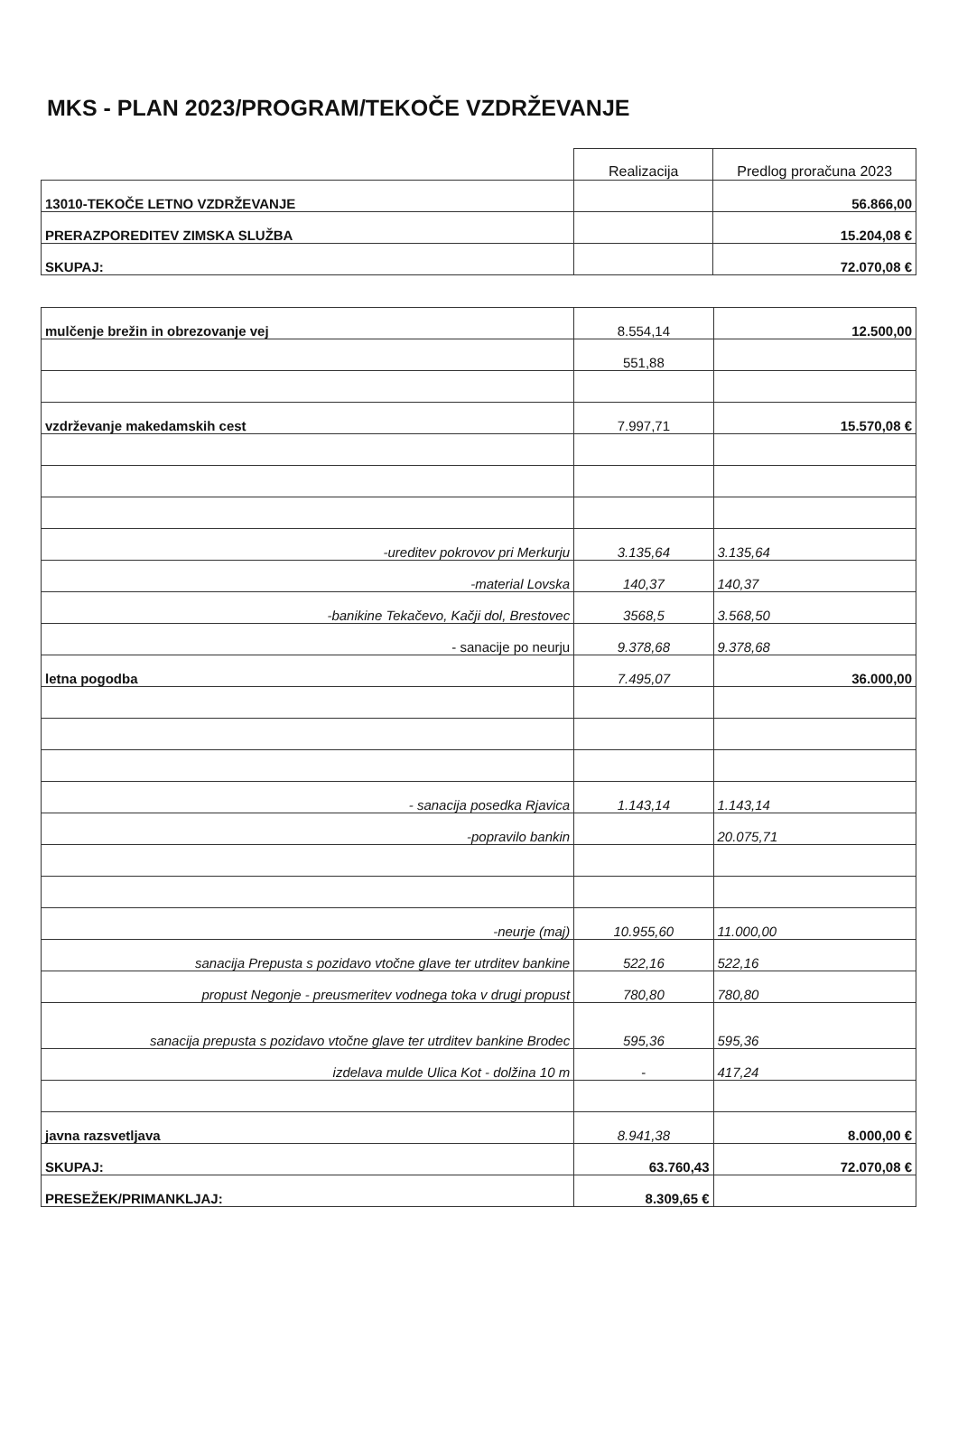MKS - PLAN 2023/PROGRAM/TEKOČE VZDRŽEVANJE
| | Realizacija | Predlog proračuna 2023 |
| --- | --- | --- |
| 13010-TEKOČE LETNO VZDRŽEVANJE | | 56.866,00 |
| PRERAZPOREDITEV ZIMSKA SLUŽBA | | 15.204,08 € |
| SKUPAJ: | | 72.070,08 € |
| mulčenje brežin in obrezovanje vej | 8.554,14 | 12.500,00 |
| | 551,88 | |
| vzdrževanje makedamskih cest | 7.997,71 | 15.570,08 € |
| -ureditev pokrovov pri Merkurju | 3.135,64 | 3.135,64 |
| -material Lovska | 140,37 | 140,37 |
| -banikine Tekačevo, Kačji dol, Brestovec | 3568,5 | 3.568,50 |
| - sanacije po neurju | 9.378,68 | 9.378,68 |
| letna pogodba | 7.495,07 | 36.000,00 |
| - sanacija posedka Rjavica | 1.143,14 | 1.143,14 |
| -popravilo bankin | | 20.075,71 |
| -neurje (maj) | 10.955,60 | 11.000,00 |
| sanacija Prepusta s pozidavo vtočne glave ter utrditev bankine | 522,16 | 522,16 |
| propust Negonje - preusmeritev vodnega toka v drugi propust | 780,80 | 780,80 |
| sanacija prepusta s pozidavo vtočne glave ter utrditev bankine Brodec | 595,36 | 595,36 |
| izdelava mulde Ulica Kot - dolžina 10 m | - | 417,24 |
| javna razsvetljava | 8.941,38 | 8.000,00 € |
| SKUPAJ: | 63.760,43 | 72.070,08 € |
| PRESEŽEK/PRIMANKLJAJ: | 8.309,65 € | |